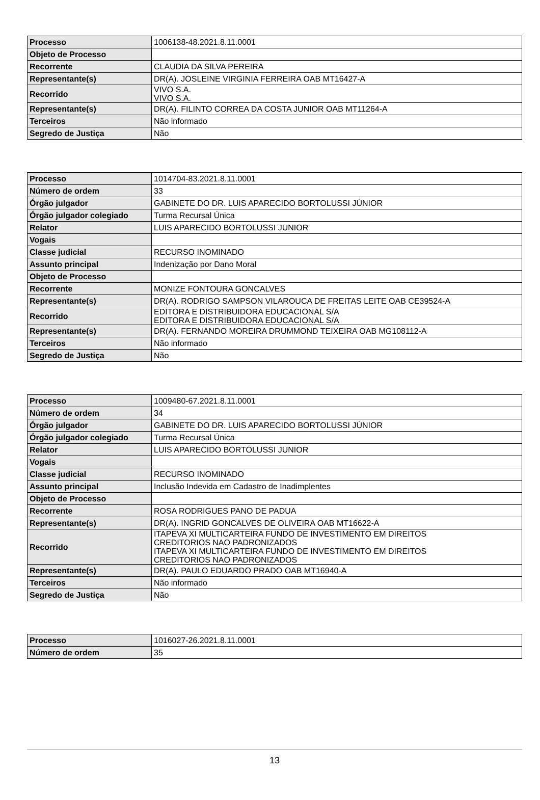| Processo | 1006138-48.2021.8.11.0001 |
| Objeto de Processo | |
| Recorrente | CLAUDIA DA SILVA PEREIRA |
| Representante(s) | DR(A). JOSLEINE VIRGINIA FERREIRA OAB MT16427-A |
| Recorrido | VIVO S.A. VIVO S.A. |
| Representante(s) | DR(A). FILINTO CORREA DA COSTA JUNIOR OAB MT11264-A |
| Terceiros | Não informado |
| Segredo de Justiça | Não |
| Processo | 1014704-83.2021.8.11.0001 |
| Número de ordem | 33 |
| Órgão julgador | GABINETE DO DR. LUIS APARECIDO BORTOLUSSI JÚNIOR |
| Órgão julgador colegiado | Turma Recursal Única |
| Relator | LUIS APARECIDO BORTOLUSSI JUNIOR |
| Vogais | |
| Classe judicial | RECURSO INOMINADO |
| Assunto principal | Indenização por Dano Moral |
| Objeto de Processo | |
| Recorrente | MONIZE FONTOURA GONCALVES |
| Representante(s) | DR(A). RODRIGO SAMPSON VILAROUCA DE FREITAS LEITE OAB CE39524-A |
| Recorrido | EDITORA E DISTRIBUIDORA EDUCACIONAL S/A EDITORA E DISTRIBUIDORA EDUCACIONAL S/A |
| Representante(s) | DR(A). FERNANDO MOREIRA DRUMMOND TEIXEIRA OAB MG108112-A |
| Terceiros | Não informado |
| Segredo de Justiça | Não |
| Processo | 1009480-67.2021.8.11.0001 |
| Número de ordem | 34 |
| Órgão julgador | GABINETE DO DR. LUIS APARECIDO BORTOLUSSI JÚNIOR |
| Órgão julgador colegiado | Turma Recursal Única |
| Relator | LUIS APARECIDO BORTOLUSSI JUNIOR |
| Vogais | |
| Classe judicial | RECURSO INOMINADO |
| Assunto principal | Inclusão Indevida em Cadastro de Inadimplentes |
| Objeto de Processo | |
| Recorrente | ROSA RODRIGUES PANO DE PADUA |
| Representante(s) | DR(A). INGRID GONCALVES DE OLIVEIRA OAB MT16622-A |
| Recorrido | ITAPEVA XI MULTICARTEIRA FUNDO DE INVESTIMENTO EM DIREITOS CREDITORIOS NAO PADRONIZADOS ITAPEVA XI MULTICARTEIRA FUNDO DE INVESTIMENTO EM DIREITOS CREDITORIOS NAO PADRONIZADOS |
| Representante(s) | DR(A). PAULO EDUARDO PRADO OAB MT16940-A |
| Terceiros | Não informado |
| Segredo de Justiça | Não |
| Processo | 1016027-26.2021.8.11.0001 |
| Número de ordem | 35 |
13